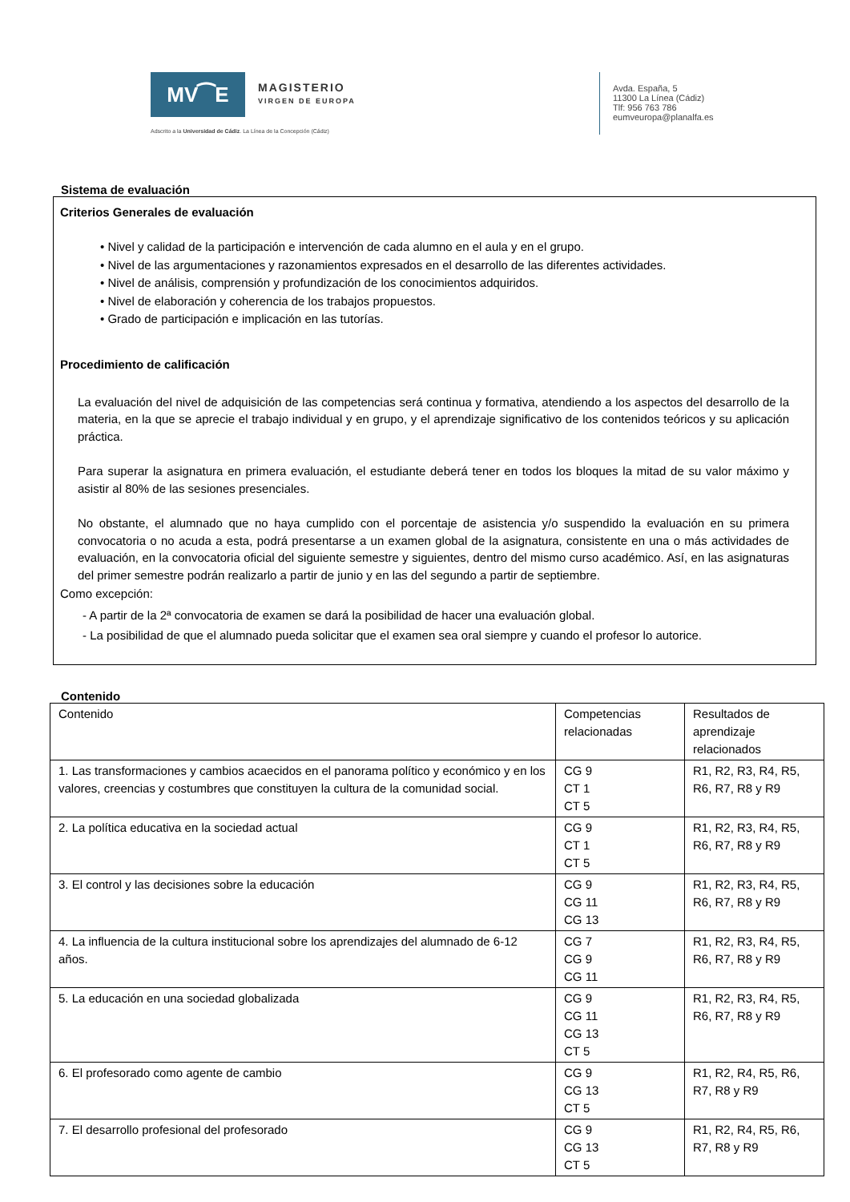MV⁀E
MAGISTERIO
VIRGEN DE EUROPA
Adscrito a la Universidad de Cádiz. La Línea de la Concepción (Cádiz)
Avda. España, 5
11300 La Línea (Cádiz)
Tlf: 956 763 786
eumveuropa@planalfa.es
Sistema de evaluación
Criterios Generales de evaluación
• Nivel y calidad de la participación e intervención de cada alumno en el aula y en el grupo.
• Nivel de las argumentaciones y razonamientos expresados en el desarrollo de las diferentes actividades.
• Nivel de análisis, comprensión y profundización de los conocimientos adquiridos.
• Nivel de elaboración y coherencia de los trabajos propuestos.
• Grado de participación e implicación en las tutorías.
Procedimiento de calificación
La evaluación del nivel de adquisición de las competencias será continua y formativa, atendiendo a los aspectos del desarrollo de la materia, en la que se aprecie el trabajo individual y en grupo, y el aprendizaje significativo de los contenidos teóricos y su aplicación práctica.
Para superar la asignatura en primera evaluación, el estudiante deberá tener en todos los bloques la mitad de su valor máximo y asistir al 80% de las sesiones presenciales.
No obstante, el alumnado que no haya cumplido con el porcentaje de asistencia y/o suspendido la evaluación en su primera convocatoria o no acuda a esta, podrá presentarse a un examen global de la asignatura, consistente en una o más actividades de evaluación, en la convocatoria oficial del siguiente semestre y siguientes, dentro del mismo curso académico. Así, en las asignaturas del primer semestre podrán realizarlo a partir de junio y en las del segundo a partir de septiembre.
Como excepción:
- A partir de la 2ª convocatoria de examen se dará la posibilidad de hacer una evaluación global.
- La posibilidad de que el alumnado pueda solicitar que el examen sea oral siempre y cuando el profesor lo autorice.
Contenido
| Contenido | Competencias relacionadas | Resultados de aprendizaje relacionados |
| 1. Las transformaciones y cambios acaecidos en el panorama político y económico y en los valores, creencias y costumbres que constituyen la cultura de la comunidad social. | CG 9 CT 1 CT 5 | R1, R2, R3, R4, R5, R6, R7, R8 y R9 |
| 2. La política educativa en la sociedad actual | CG 9 CT 1 CT 5 | R1, R2, R3, R4, R5, R6, R7, R8 y R9 |
| 3. El control y las decisiones sobre la educación | CG 9 CG 11 CG 13 | R1, R2, R3, R4, R5, R6, R7, R8 y R9 |
| 4. La influencia de la cultura institucional sobre los aprendizajes del alumnado de 6-12 años. | CG 7 CG 9 CG 11 | R1, R2, R3, R4, R5, R6, R7, R8 y R9 |
| 5. La educación en una sociedad globalizada | CG 9 CG 11 CG 13 CT 5 | R1, R2, R3, R4, R5, R6, R7, R8 y R9 |
| 6. El profesorado como agente de cambio | CG 9 CG 13 CT 5 | R1, R2, R4, R5, R6, R7, R8 y R9 |
| 7. El desarrollo profesional del profesorado | CG 9 CG 13 CT 5 | R1, R2, R4, R5, R6, R7, R8 y R9 |